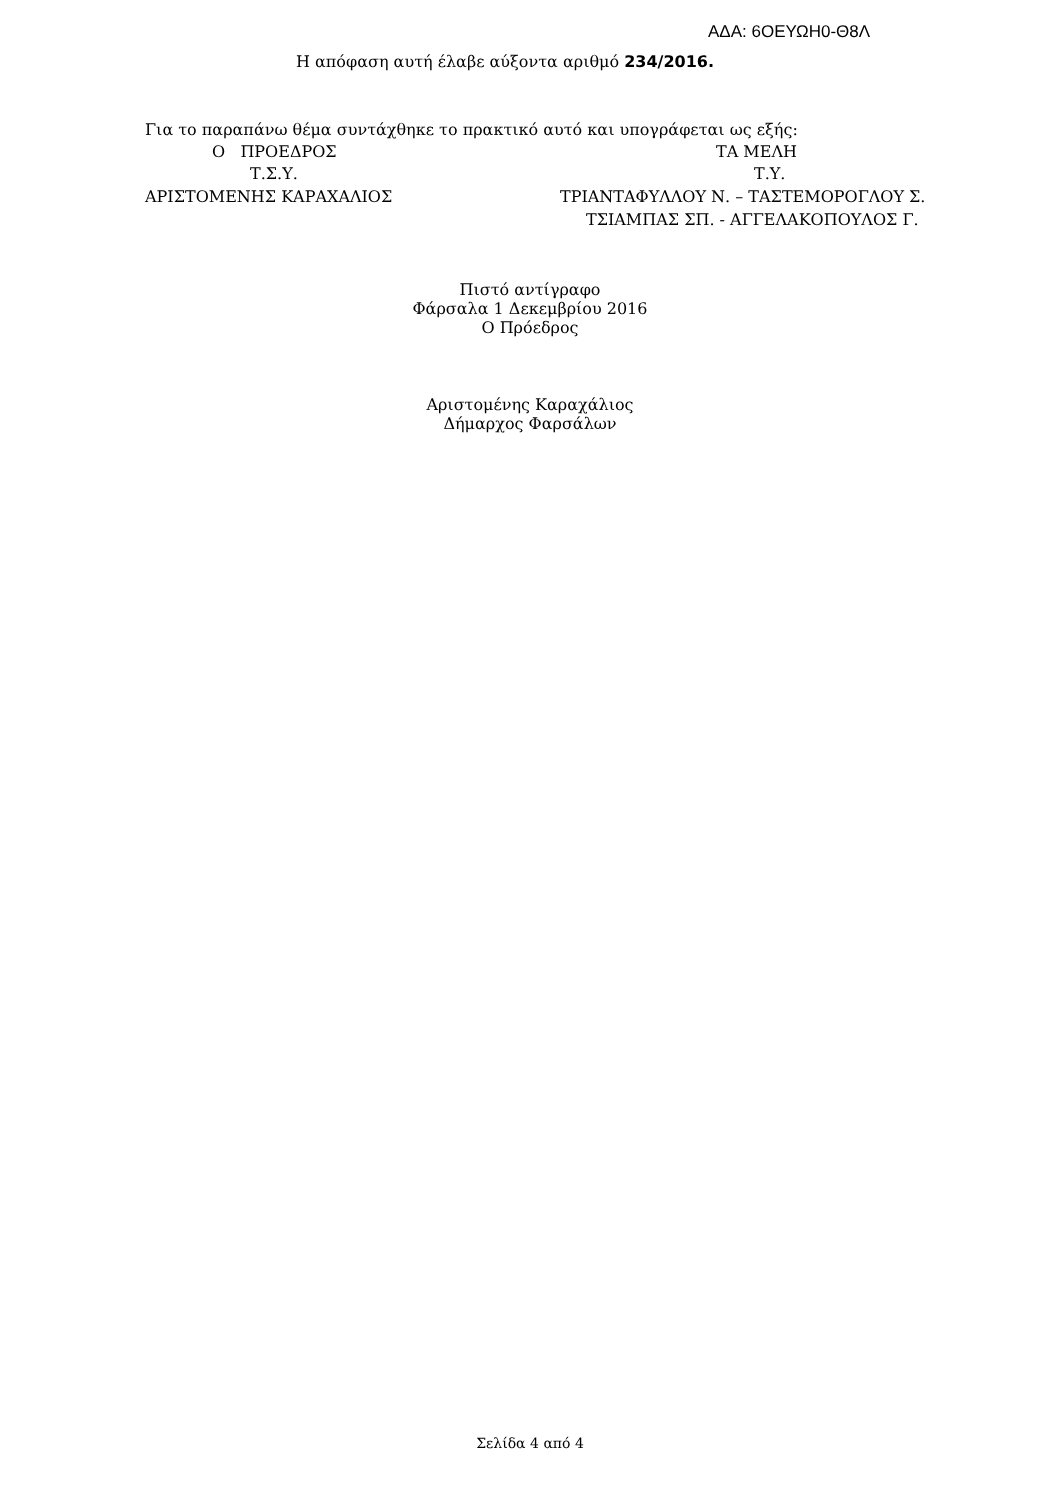ΑΔΑ: 6ΟΕΥΩΗ0-Θ8Λ
Η απόφαση αυτή έλαβε αύξοντα αριθμό 234/2016.
Για το παραπάνω θέμα συντάχθηκε το πρακτικό αυτό και υπογράφεται ως εξής:
Ο ΠΡΟΕΔΡΟΣ ΤΑ ΜΕΛΗ
Τ.Σ.Υ. Τ.Υ.
ΑΡΙΣΤΟΜΕΝΗΣ ΚΑΡΑΧΑΛΙΟΣ ΤΡΙΑΝΤΑΦΥΛΛΟΥ Ν. – ΤΑΣΤΕΜΟΡΟΓΛΟΥ Σ.
ΤΣΙΑΜΠΑΣ ΣΠ. - ΑΓΓΕΛΑΚΟΠΟΥΛΟΣ Γ.
Πιστό αντίγραφο
Φάρσαλα 1 Δεκεμβρίου 2016
Ο Πρόεδρος
Αριστομένης Καραχάλιος
Δήμαρχος Φαρσάλων
Σελίδα 4 από 4